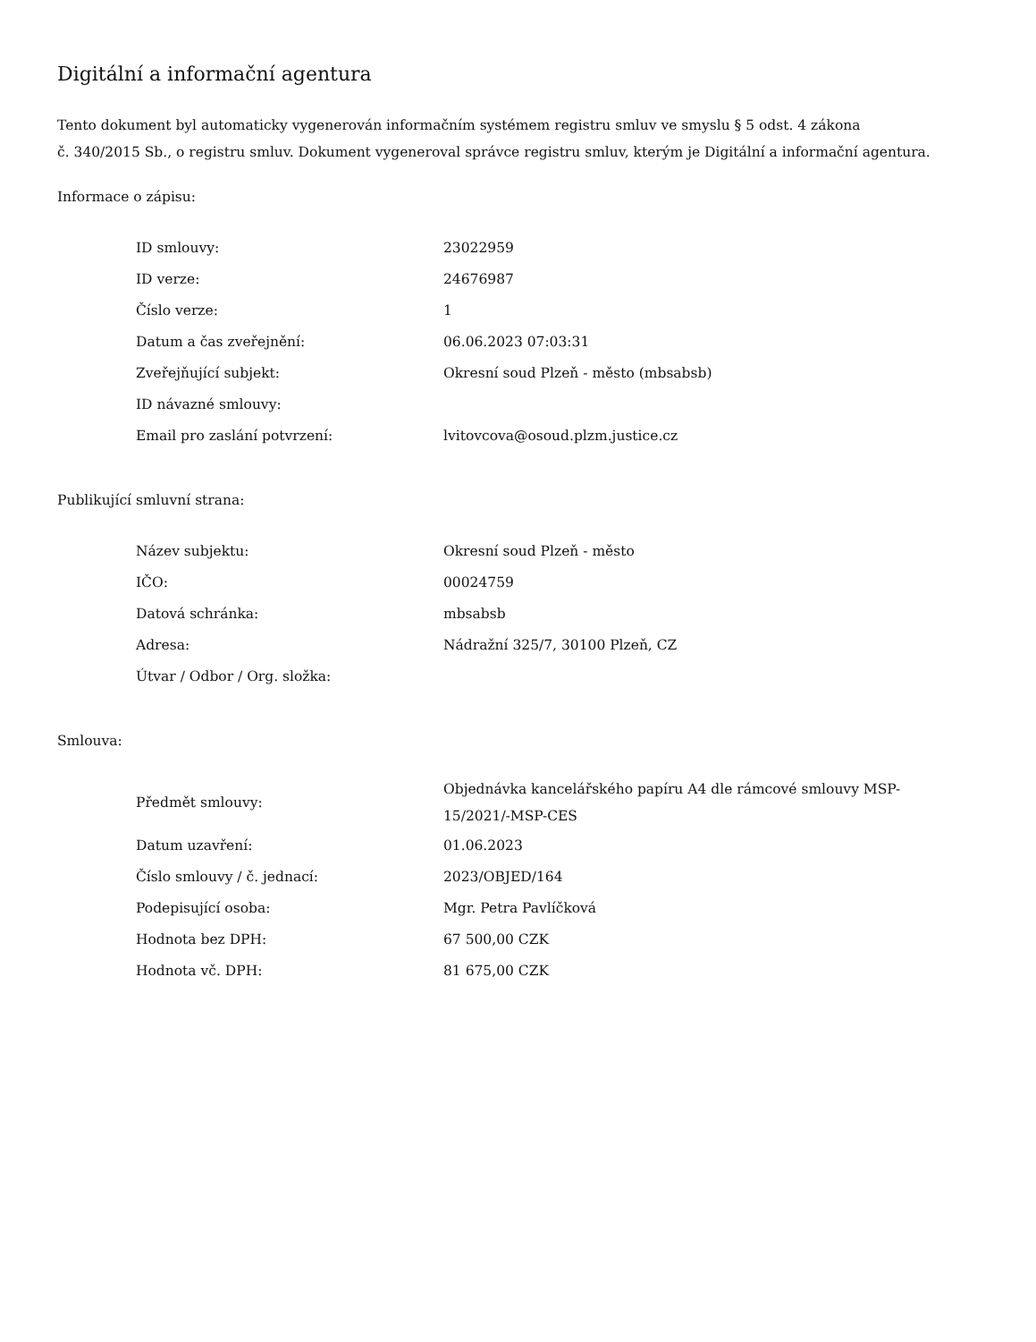Digitální a informační agentura
Tento dokument byl automaticky vygenerován informačním systémem registru smluv ve smyslu § 5 odst. 4 zákona
č. 340/2015 Sb., o registru smluv. Dokument vygeneroval správce registru smluv, kterým je Digitální a informační agentura.
Informace o zápisu:
| ID smlouvy: | 23022959 |
| ID verze: | 24676987 |
| Číslo verze: | 1 |
| Datum a čas zveřejnění: | 06.06.2023 07:03:31 |
| Zveřejňující subjekt: | Okresní soud Plzeň - město (mbsabsb) |
| ID návazné smlouvy: | |
| Email pro zaslání potvrzení: | lvitovcova@osoud.plzm.justice.cz |
Publikující smluvní strana:
| Název subjektu: | Okresní soud Plzeň - město |
| IČO: | 00024759 |
| Datová schránka: | mbsabsb |
| Adresa: | Nádražní 325/7, 30100 Plzeň, CZ |
| Útvar / Odbor / Org. složka: | |
Smlouva:
| Předmět smlouvy: | Objednávka kancelářského papíru A4 dle rámcové smlouvy MSP-15/2021/-MSP-CES |
| Datum uzavření: | 01.06.2023 |
| Číslo smlouvy / č. jednací: | 2023/OBJED/164 |
| Podepisující osoba: | Mgr. Petra Pavlíčková |
| Hodnota bez DPH: | 67 500,00 CZK |
| Hodnota vč. DPH: | 81 675,00 CZK |